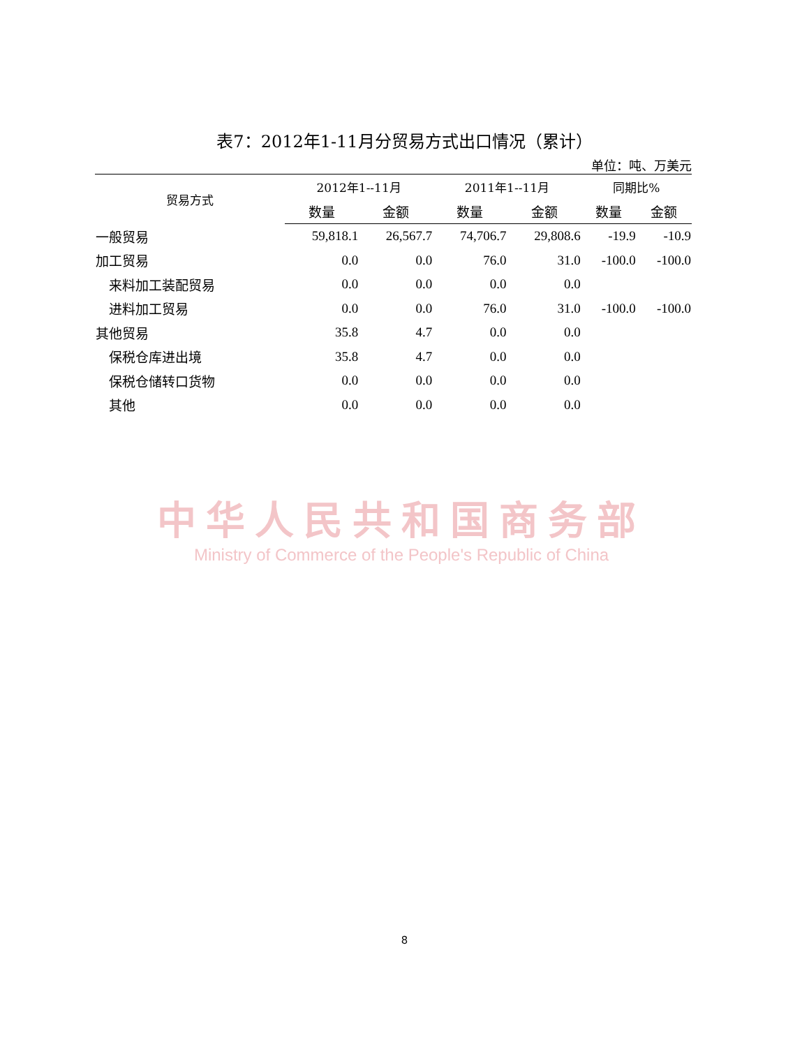表7：2012年1-11月分贸易方式出口情况（累计）
单位：吨、万美元
| 贸易方式 | 2012年1--11月 | | 2011年1--11月 | | 同期比% | |
| --- | --- | --- | --- | --- | --- | --- |
| | 数量 | 金额 | 数量 | 金额 | 数量 | 金额 |
| 一般贸易 | 59,818.1 | 26,567.7 | 74,706.7 | 29,808.6 | -19.9 | -10.9 |
| 加工贸易 | 0.0 | 0.0 | 76.0 | 31.0 | -100.0 | -100.0 |
| 来料加工装配贸易 | 0.0 | 0.0 | 0.0 | 0.0 | | |
| 进料加工贸易 | 0.0 | 0.0 | 76.0 | 31.0 | -100.0 | -100.0 |
| 其他贸易 | 35.8 | 4.7 | 0.0 | 0.0 | | |
| 保税仓库进出境 | 35.8 | 4.7 | 0.0 | 0.0 | | |
| 保税仓储转口货物 | 0.0 | 0.0 | 0.0 | 0.0 | | |
| 其他 | 0.0 | 0.0 | 0.0 | 0.0 | | |
中华人民共和国商务部
Ministry of Commerce of the People's Republic of China
8